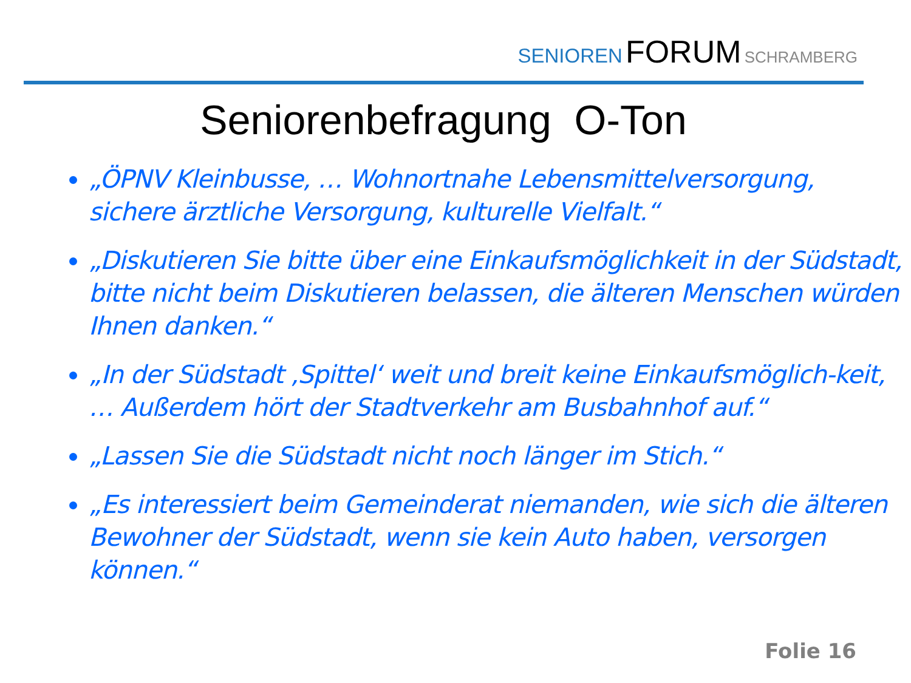SENIOREN FORUM SCHRAMBERG
Seniorenbefragung O-Ton
„ÖPNV Kleinbusse, … Wohnortnahe Lebensmittelversorgung, sichere ärztliche Versorgung, kulturelle Vielfalt.“
„Diskutieren Sie bitte über eine Einkaufsmöglichkeit in der Südstadt, bitte nicht beim Diskutieren belassen, die älteren Menschen würden Ihnen danken.“
„In der Südstadt ‚Spittel‘ weit und breit keine Einkaufsmöglich-keit, … Außerdem hört der Stadtverkehr am Busbahnhof auf.“
„Lassen Sie die Südstadt nicht noch länger im Stich.“
„Es interessiert beim Gemeinderat niemanden, wie sich die älteren Bewohner der Südstadt, wenn sie kein Auto haben, versorgen können.“
Folie 16